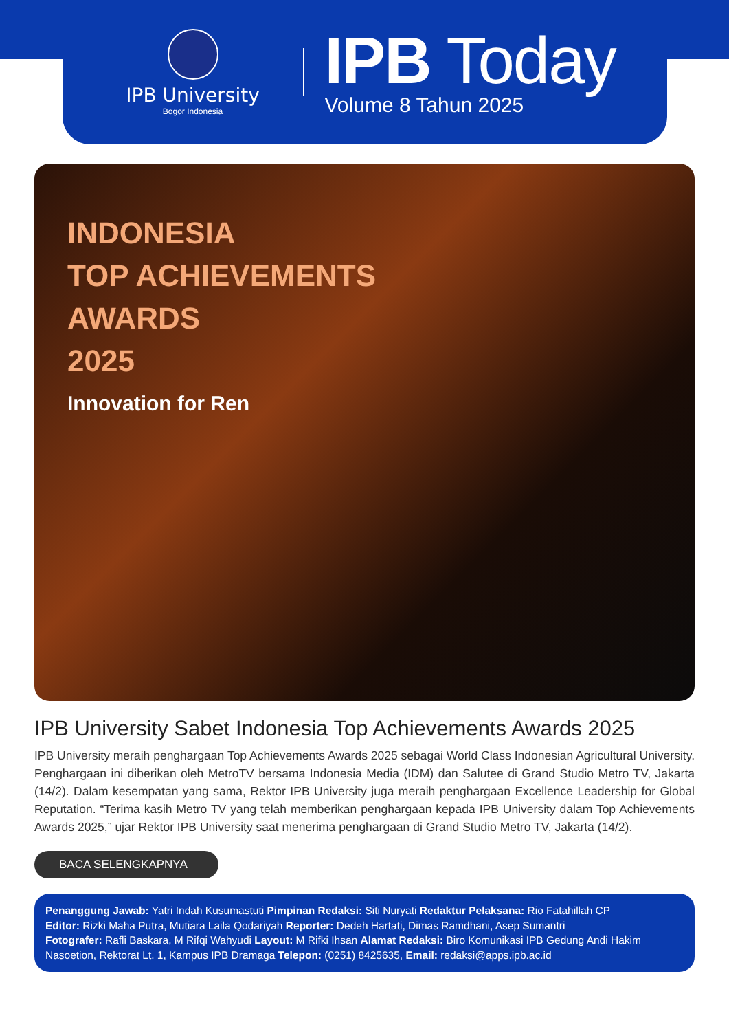IPB University
Bogor Indonesia
IPB Today
Volume 8 Tahun 2025
INDONESIA
TOP ACHIEVEMENTS
AWARDS
2025
Innovation for Ren
IPB University Sabet Indonesia Top Achievements Awards 2025
IPB University meraih penghargaan Top Achievements Awards 2025 sebagai World Class Indonesian Agricultural University. Penghargaan ini diberikan oleh MetroTV bersama Indonesia Media (IDM) dan Salutee di Grand Studio Metro TV, Jakarta (14/2). Dalam kesempatan yang sama, Rektor IPB University juga meraih penghargaan Excellence Leadership for Global Reputation. “Terima kasih Metro TV yang telah memberikan penghargaan kepada IPB University dalam Top Achievements Awards 2025,” ujar Rektor IPB University saat menerima penghargaan di Grand Studio Metro TV, Jakarta (14/2).
BACA SELENGKAPNYA
Penanggung Jawab: Yatri Indah Kusumastuti Pimpinan Redaksi: Siti Nuryati Redaktur Pelaksana: Rio Fatahillah CP
Editor: Rizki Maha Putra, Mutiara Laila Qodariyah Reporter: Dedeh Hartati, Dimas Ramdhani, Asep Sumantri
Fotografer: Rafli Baskara, M Rifqi Wahyudi Layout: M Rifki Ihsan Alamat Redaksi: Biro Komunikasi IPB Gedung Andi Hakim Nasoetion, Rektorat Lt. 1, Kampus IPB Dramaga Telepon: (0251) 8425635, Email: redaksi@apps.ipb.ac.id